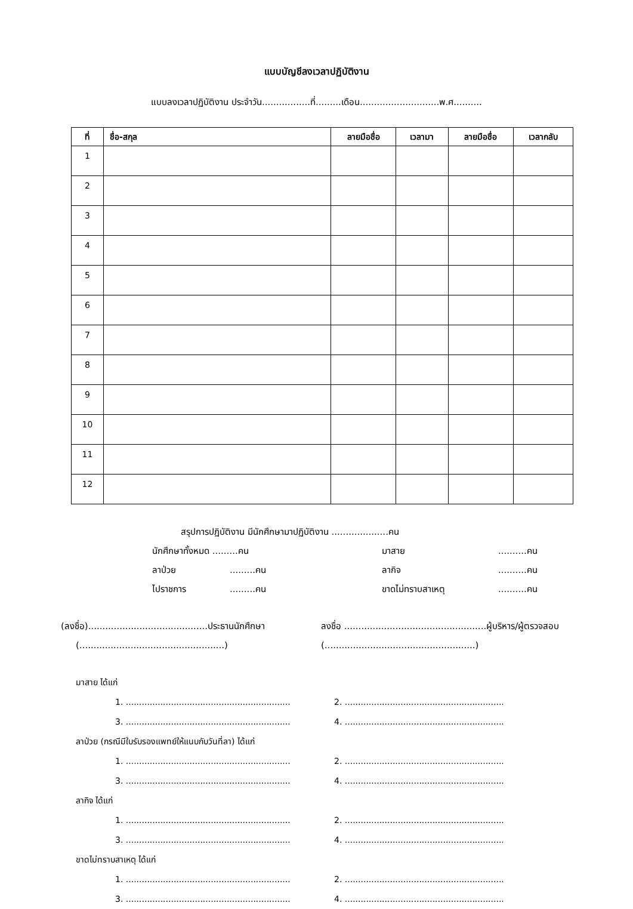แบบบัญชีลงเวลาปฏิบัติงาน
แบบลงเวลาปฏิบัติงาน ประจำวัน.................ที่.........เดือน............................พ.ศ..........
| ที่ | ชื่อ-สกุล | ลายมือชื่อ | เวลามา | ลายมือชื่อ | เวลากลับ |
| --- | --- | --- | --- | --- | --- |
| 1 | | | | | |
| 2 | | | | | |
| 3 | | | | | |
| 4 | | | | | |
| 5 | | | | | |
| 6 | | | | | |
| 7 | | | | | |
| 8 | | | | | |
| 9 | | | | | |
| 10 | | | | | |
| 11 | | | | | |
| 12 | | | | | |
สรุปการปฏิบัติงาน มีนักศึกษามาปฏิบัติงาน ....................คน
นักศึกษาทั้งหมด .........คน มาสาย..........คน
ลาป่วย.........คน ลากิจ..........คน
ไปราชการ.........คน ขาดไม่ทราบสาเหตุ..........คน
(ลงชื่อ)..........................................ประธานนักศึกษา
(...................................................)
ลงชื่อ ..................................................ผู้บริหาร/ผู้ตรวจสอบ
(.....................................................)
มาสาย ได้แก่
1. .............................................................. 2. ............................................................
3. .............................................................. 4. ............................................................
ลาป่วย (กรณีมีใบรับรองแพทย์ให้แนบกับวันที่ลา) ได้แก่
1. .............................................................. 2. ............................................................
3. .............................................................. 4. ............................................................
ลากิจ ได้แก่
1. .............................................................. 2. ............................................................
3. .............................................................. 4. ............................................................
ขาดไม่ทราบสาเหตุ ได้แก่
1. .............................................................. 2. ............................................................
3. .............................................................. 4. ............................................................